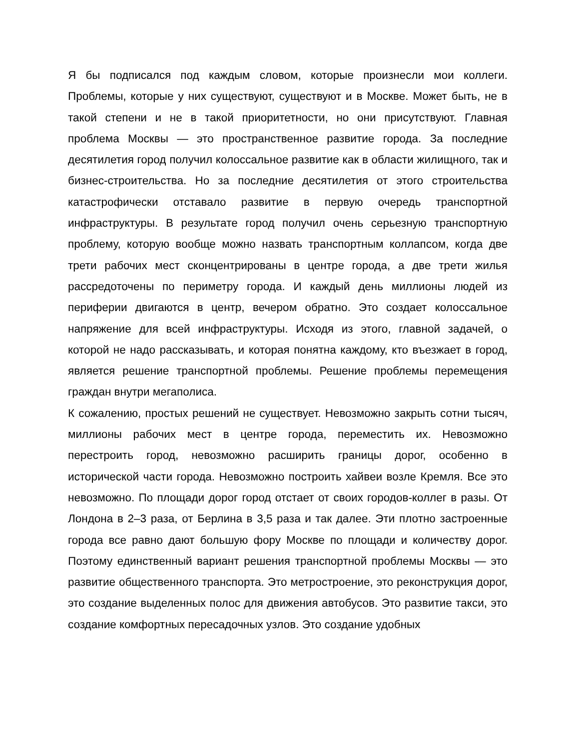Я бы подписался под каждым словом, которые произнесли мои коллеги. Проблемы, которые у них существуют, существуют и в Москве. Может быть, не в такой степени и не в такой приоритетности, но они присутствуют. Главная проблема Москвы — это пространственное развитие города. За последние десятилетия город получил колоссальное развитие как в области жилищного, так и бизнес-строительства. Но за последние десятилетия от этого строительства катастрофически отставало развитие в первую очередь транспортной инфраструктуры. В результате город получил очень серьезную транспортную проблему, которую вообще можно назвать транспортным коллапсом, когда две трети рабочих мест сконцентрированы в центре города, а две трети жилья рассредоточены по периметру города. И каждый день миллионы людей из периферии двигаются в центр, вечером обратно. Это создает колоссальное напряжение для всей инфраструктуры. Исходя из этого, главной задачей, о которой не надо рассказывать, и которая понятна каждому, кто въезжает в город, является решение транспортной проблемы. Решение проблемы перемещения граждан внутри мегаполиса.
К сожалению, простых решений не существует. Невозможно закрыть сотни тысяч, миллионы рабочих мест в центре города, переместить их. Невозможно перестроить город, невозможно расширить границы дорог, особенно в исторической части города. Невозможно построить хайвеи возле Кремля. Все это невозможно. По площади дорог город отстает от своих городов-коллег в разы. От Лондона в 2–3 раза, от Берлина в 3,5 раза и так далее. Эти плотно застроенные города все равно дают большую фору Москве по площади и количеству дорог. Поэтому единственный вариант решения транспортной проблемы Москвы — это развитие общественного транспорта. Это метростроение, это реконструкция дорог, это создание выделенных полос для движения автобусов. Это развитие такси, это создание комфортных пересадочных узлов. Это создание удобных